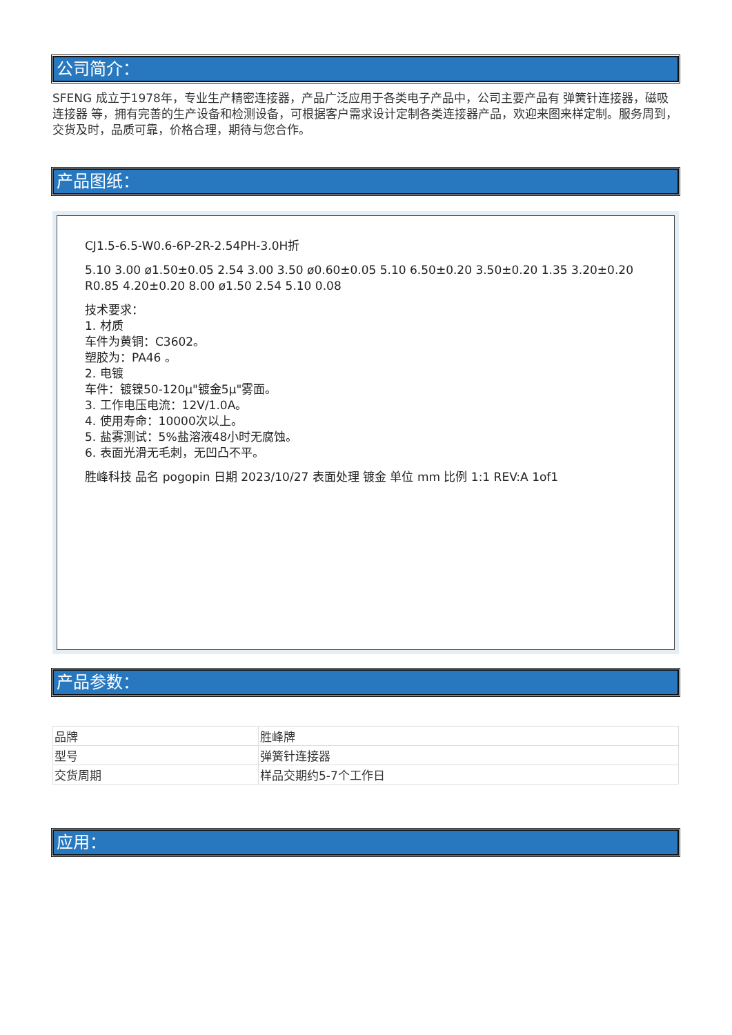公司简介：
SFENG 成立于1978年，专业生产精密连接器，产品广泛应用于各类电子产品中，公司主要产品有 弹簧针连接器，磁吸连接器 等，拥有完善的生产设备和检测设备，可根据客户需求设计定制各类连接器产品，欢迎来图来样定制。服务周到，交货及时，品质可靠，价格合理，期待与您合作。
产品图纸：
CJ1.5-6.5-W0.6-6P-2R-2.54PH-3.0H折
5.10 3.00 ø1.50±0.05 2.54 3.00 3.50 ø0.60±0.05 5.10 6.50±0.20 3.50±0.20 1.35 3.20±0.20 R0.85 4.20±0.20 8.00 ø1.50 2.54 5.10 0.08
技术要求：
1. 材质
车件为黄铜：C3602。
塑胶为：PA46 。
2. 电镀
车件：镀镍50-120μ"镀金5μ"雾面。
3. 工作电压电流：12V/1.0A。
4. 使用寿命：10000次以上。
5. 盐雾测试：5%盐溶液48小时无腐蚀。
6. 表面光滑无毛刺，无凹凸不平。
胜峰科技 品名 pogopin 日期 2023/10/27 表面处理 镀金 单位 mm 比例 1:1 REV:A 1of1
产品参数：
| 品牌 | 胜峰牌 |
| 型号 | 弹簧针连接器 |
| 交货周期 | 样品交期约5-7个工作日 |
应用：